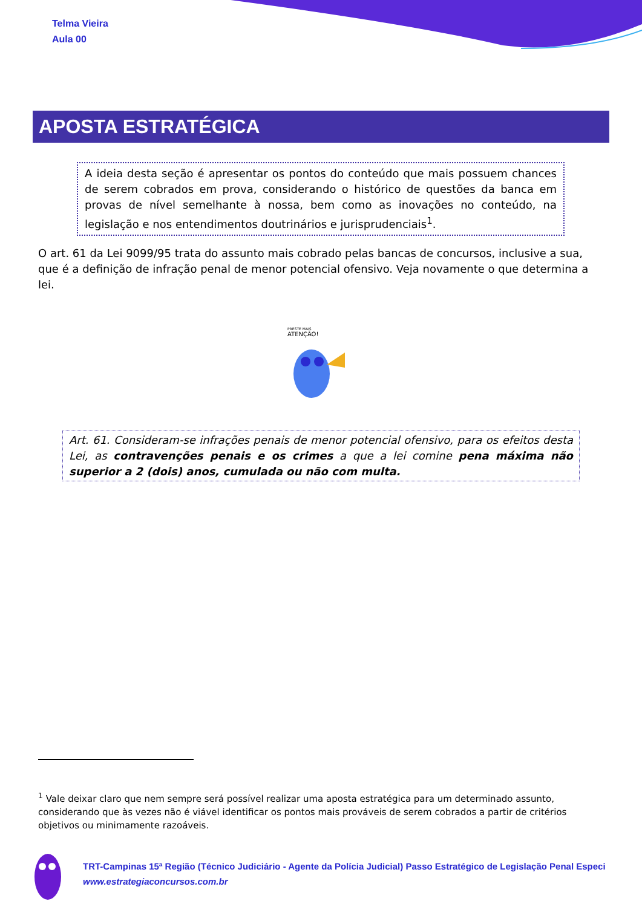Telma Vieira
Aula 00
APOSTA ESTRATÉGICA
A ideia desta seção é apresentar os pontos do conteúdo que mais possuem chances de serem cobrados em prova, considerando o histórico de questões da banca em provas de nível semelhante à nossa, bem como as inovações no conteúdo, na legislação e nos entendimentos doutrinários e jurisprudenciais<sup>1</sup>.
O art. 61 da Lei 9099/95 trata do assunto mais cobrado pelas bancas de concursos, inclusive a sua, que é a definição de infração penal de menor potencial ofensivo. Veja novamente o que determina a lei.
PRESTE MAIS
ATENÇÃO!
Art. 61. Consideram-se infrações penais de menor potencial ofensivo, para os efeitos desta Lei, as contravenções penais e os crimes a que a lei comine pena máxima não superior a 2 (dois) anos, cumulada ou não com multa.
<sup>1</sup> Vale deixar claro que nem sempre será possível realizar uma aposta estratégica para um determinado assunto, considerando que às vezes não é viável identificar os pontos mais prováveis de serem cobrados a partir de critérios objetivos ou minimamente razoáveis.
TRT-Campinas 15ª Região (Técnico Judiciário - Agente da Polícia Judicial) Passo Estratégico de Legislação Penal Especi
www.estrategiaconcursos.com.br